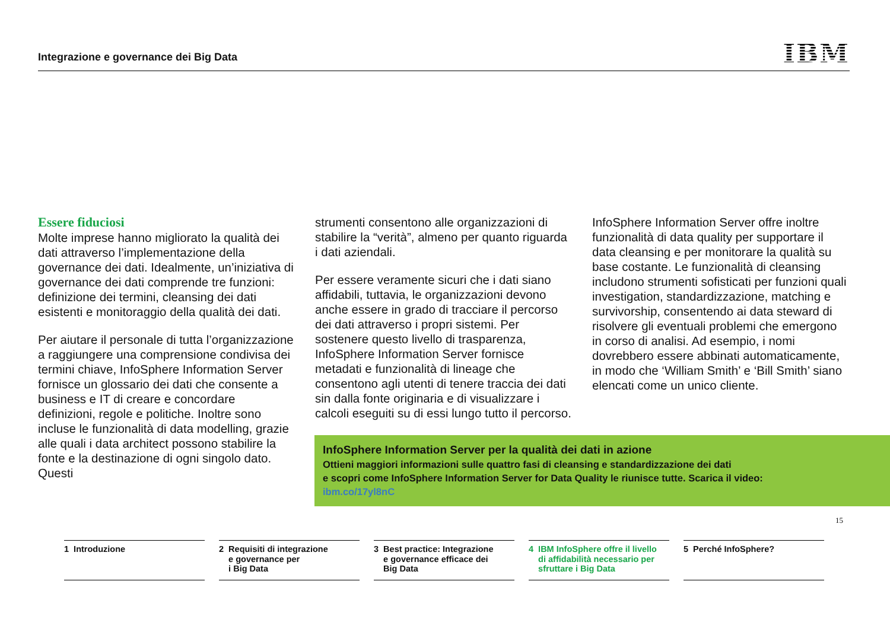Integrazione e governance dei Big Data
IBM
Essere fiduciosi
Molte imprese hanno migliorato la qualità dei dati attraverso l’implementazione della governance dei dati. Idealmente, un’iniziativa di governance dei dati comprende tre funzioni: definizione dei termini, cleansing dei dati esistenti e monitoraggio della qualità dei dati.
Per aiutare il personale di tutta l’organizzazione a raggiungere una comprensione condivisa dei termini chiave, InfoSphere Information Server fornisce un glossario dei dati che consente a business e IT di creare e concordare definizioni, regole e politiche. Inoltre sono incluse le funzionalità di data modelling, grazie alle quali i data architect possono stabilire la fonte e la destinazione di ogni singolo dato. Questi
strumenti consentono alle organizzazioni di stabilire la “verità”, almeno per quanto riguarda i dati aziendali.
Per essere veramente sicuri che i dati siano affidabili, tuttavia, le organizzazioni devono anche essere in grado di tracciare il percorso dei dati attraverso i propri sistemi. Per sostenere questo livello di trasparenza, InfoSphere Information Server fornisce metadati e funzionalità di lineage che consentono agli utenti di tenere traccia dei dati sin dalla fonte originaria e di visualizzare i calcoli eseguiti su di essi lungo tutto il percorso.
InfoSphere Information Server offre inoltre funzionalità di data quality per supportare il data cleansing e per monitorare la qualità su base costante. Le funzionalità di cleansing includono strumenti sofisticati per funzioni quali investigation, standardizzazione, matching e survivorship, consentendo ai data steward di risolvere gli eventuali problemi che emergono in corso di analisi. Ad esempio, i nomi dovrebbero essere abbinati automaticamente, in modo che ‘William Smith’ e ‘Bill Smith’ siano elencati come un unico cliente.
InfoSphere Information Server per la qualità dei dati in azione
Ottieni maggiori informazioni sulle quattro fasi di cleansing e standardizzazione dei dati
e scopri come InfoSphere Information Server for Data Quality le riunisce tutte. Scarica il video:
ibm.co/17yl8nC
15
1 Introduzione 2 Requisiti di integrazione
e governance per
i Big Data
3 Best practice: Integrazione
e governance efficace dei
Big Data
4 IBM InfoSphere offre il livello
di affidabilità necessario per
sfruttare i Big Data
5 Perché InfoSphere?